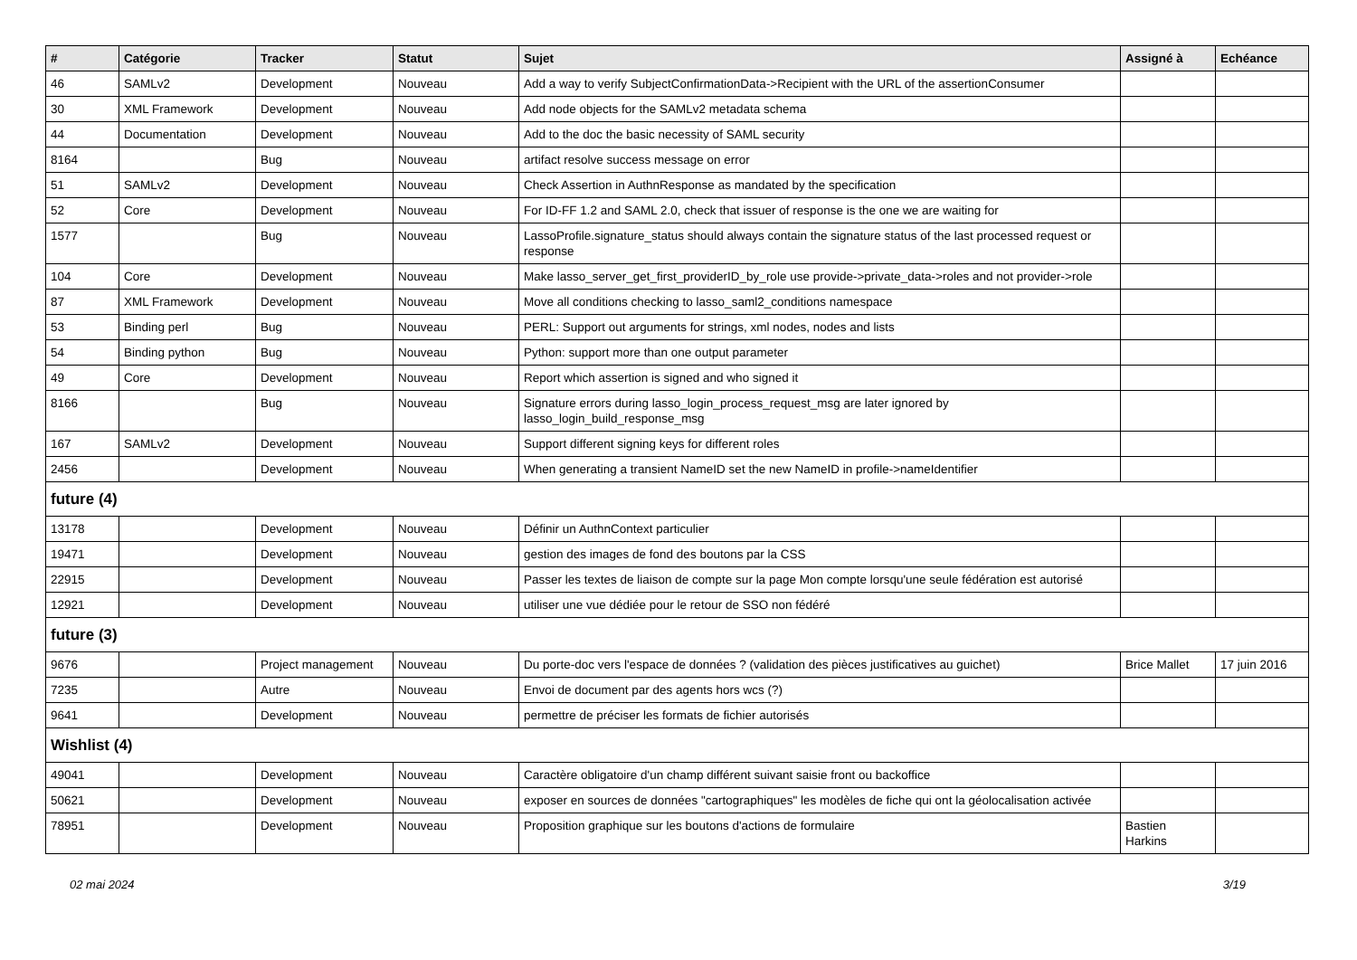| # | Catégorie | Tracker | Statut | Sujet | Assigné à | Echéance |
| --- | --- | --- | --- | --- | --- | --- |
| 46 | SAMLv2 | Development | Nouveau | Add a way to verify SubjectConfirmationData->Recipient with the URL of the assertionConsumer | | |
| 30 | XML Framework | Development | Nouveau | Add node objects for the SAMLv2 metadata schema | | |
| 44 | Documentation | Development | Nouveau | Add to the doc the basic necessity of SAML security | | |
| 8164 | | Bug | Nouveau | artifact resolve success message on error | | |
| 51 | SAMLv2 | Development | Nouveau | Check Assertion in AuthnResponse as mandated by the specification | | |
| 52 | Core | Development | Nouveau | For ID-FF 1.2 and SAML 2.0, check that issuer of response is the one we are waiting for | | |
| 1577 | | Bug | Nouveau | LassoProfile.signature_status should always contain the signature status of the last processed request or response | | |
| 104 | Core | Development | Nouveau | Make lasso_server_get_first_providerID_by_role use provide->private_data->roles and not provider->role | | |
| 87 | XML Framework | Development | Nouveau | Move all conditions checking to lasso_saml2_conditions namespace | | |
| 53 | Binding perl | Bug | Nouveau | PERL: Support out arguments for strings, xml nodes, nodes and lists | | |
| 54 | Binding python | Bug | Nouveau | Python: support more than one output parameter | | |
| 49 | Core | Development | Nouveau | Report which assertion is signed and who signed it | | |
| 8166 | | Bug | Nouveau | Signature errors during lasso_login_process_request_msg are later ignored by lasso_login_build_response_msg | | |
| 167 | SAMLv2 | Development | Nouveau | Support different signing keys for different roles | | |
| 2456 | | Development | Nouveau | When generating a transient NameID set the new NameID in profile->nameIdentifier | | |
| future (4) | | | | | | |
| 13178 | | Development | Nouveau | Définir un AuthnContext particulier | | |
| 19471 | | Development | Nouveau | gestion des images de fond des boutons par la CSS | | |
| 22915 | | Development | Nouveau | Passer les textes de liaison de compte sur la page Mon compte lorsqu'une seule fédération est autorisé | | |
| 12921 | | Development | Nouveau | utiliser une vue dédiée pour le retour de SSO non fédéré | | |
| future (3) | | | | | | |
| 9676 | | Project management | Nouveau | Du porte-doc vers l'espace de données ? (validation des pièces justificatives au guichet) | Brice Mallet | 17 juin 2016 |
| 7235 | | Autre | Nouveau | Envoi de document par des agents hors wcs (?) | | |
| 9641 | | Development | Nouveau | permettre de préciser les formats de fichier autorisés | | |
| Wishlist (4) | | | | | | |
| 49041 | | Development | Nouveau | Caractère obligatoire d'un champ différent suivant saisie front ou backoffice | | |
| 50621 | | Development | Nouveau | exposer en sources de données "cartographiques" les modèles de fiche qui ont la géolocalisation activée | | |
| 78951 | | Development | Nouveau | Proposition graphique sur les boutons d'actions de formulaire | Bastien Harkins | |
02 mai 2024 3/19